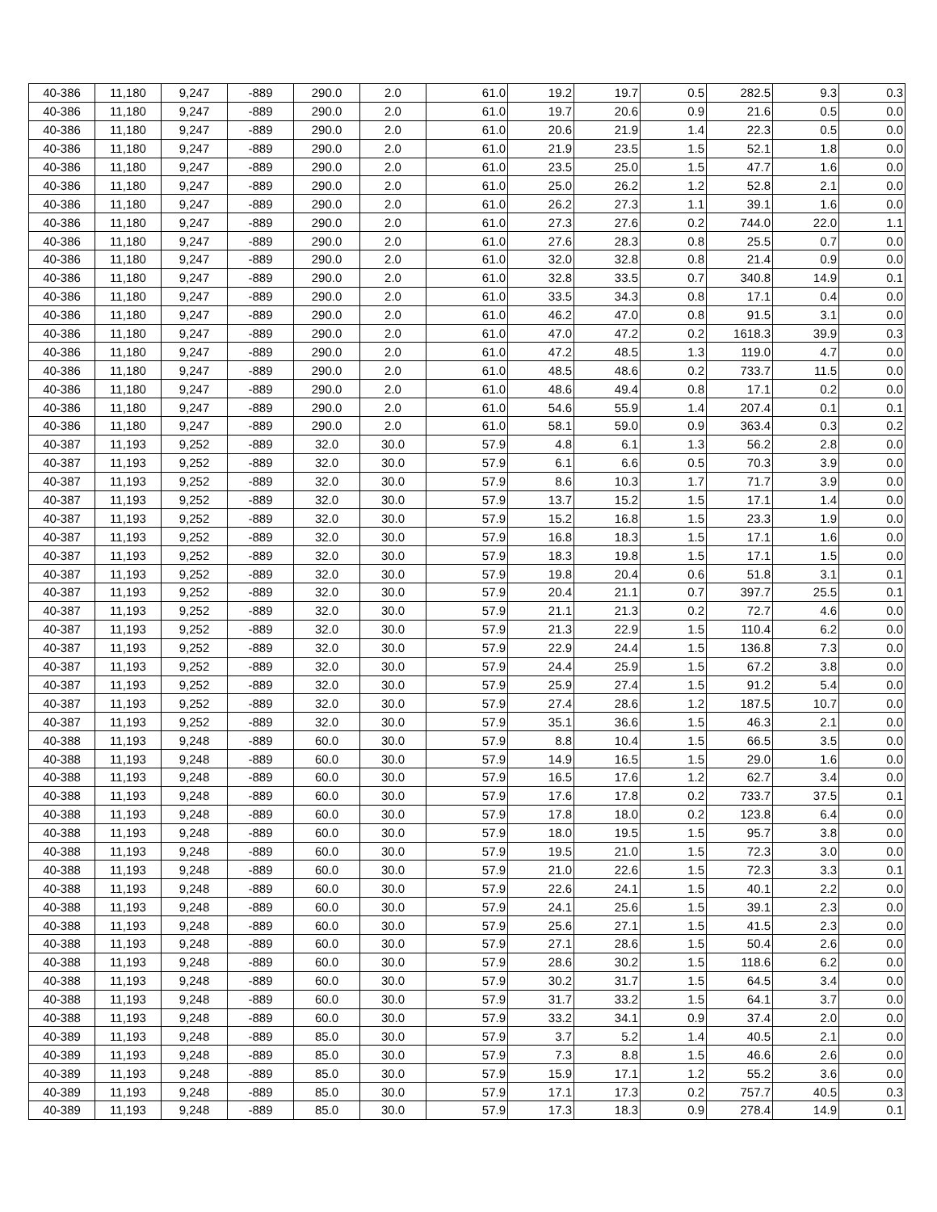| 40-386 | 11,180 | 9,247 | -889 | 290.0 | 2.0 | 61.0 | 19.2 | 19.7 | 0.5 | 282.5 | 9.3 | 0.3 |
| 40-386 | 11,180 | 9,247 | -889 | 290.0 | 2.0 | 61.0 | 19.7 | 20.6 | 0.9 | 21.6 | 0.5 | 0.0 |
| 40-386 | 11,180 | 9,247 | -889 | 290.0 | 2.0 | 61.0 | 20.6 | 21.9 | 1.4 | 22.3 | 0.5 | 0.0 |
| 40-386 | 11,180 | 9,247 | -889 | 290.0 | 2.0 | 61.0 | 21.9 | 23.5 | 1.5 | 52.1 | 1.8 | 0.0 |
| 40-386 | 11,180 | 9,247 | -889 | 290.0 | 2.0 | 61.0 | 23.5 | 25.0 | 1.5 | 47.7 | 1.6 | 0.0 |
| 40-386 | 11,180 | 9,247 | -889 | 290.0 | 2.0 | 61.0 | 25.0 | 26.2 | 1.2 | 52.8 | 2.1 | 0.0 |
| 40-386 | 11,180 | 9,247 | -889 | 290.0 | 2.0 | 61.0 | 26.2 | 27.3 | 1.1 | 39.1 | 1.6 | 0.0 |
| 40-386 | 11,180 | 9,247 | -889 | 290.0 | 2.0 | 61.0 | 27.3 | 27.6 | 0.2 | 744.0 | 22.0 | 1.1 |
| 40-386 | 11,180 | 9,247 | -889 | 290.0 | 2.0 | 61.0 | 27.6 | 28.3 | 0.8 | 25.5 | 0.7 | 0.0 |
| 40-386 | 11,180 | 9,247 | -889 | 290.0 | 2.0 | 61.0 | 32.0 | 32.8 | 0.8 | 21.4 | 0.9 | 0.0 |
| 40-386 | 11,180 | 9,247 | -889 | 290.0 | 2.0 | 61.0 | 32.8 | 33.5 | 0.7 | 340.8 | 14.9 | 0.1 |
| 40-386 | 11,180 | 9,247 | -889 | 290.0 | 2.0 | 61.0 | 33.5 | 34.3 | 0.8 | 17.1 | 0.4 | 0.0 |
| 40-386 | 11,180 | 9,247 | -889 | 290.0 | 2.0 | 61.0 | 46.2 | 47.0 | 0.8 | 91.5 | 3.1 | 0.0 |
| 40-386 | 11,180 | 9,247 | -889 | 290.0 | 2.0 | 61.0 | 47.0 | 47.2 | 0.2 | 1618.3 | 39.9 | 0.3 |
| 40-386 | 11,180 | 9,247 | -889 | 290.0 | 2.0 | 61.0 | 47.2 | 48.5 | 1.3 | 119.0 | 4.7 | 0.0 |
| 40-386 | 11,180 | 9,247 | -889 | 290.0 | 2.0 | 61.0 | 48.5 | 48.6 | 0.2 | 733.7 | 11.5 | 0.0 |
| 40-386 | 11,180 | 9,247 | -889 | 290.0 | 2.0 | 61.0 | 48.6 | 49.4 | 0.8 | 17.1 | 0.2 | 0.0 |
| 40-386 | 11,180 | 9,247 | -889 | 290.0 | 2.0 | 61.0 | 54.6 | 55.9 | 1.4 | 207.4 | 0.1 | 0.1 |
| 40-386 | 11,180 | 9,247 | -889 | 290.0 | 2.0 | 61.0 | 58.1 | 59.0 | 0.9 | 363.4 | 0.3 | 0.2 |
| 40-387 | 11,193 | 9,252 | -889 | 32.0 | 30.0 | 57.9 | 4.8 | 6.1 | 1.3 | 56.2 | 2.8 | 0.0 |
| 40-387 | 11,193 | 9,252 | -889 | 32.0 | 30.0 | 57.9 | 6.1 | 6.6 | 0.5 | 70.3 | 3.9 | 0.0 |
| 40-387 | 11,193 | 9,252 | -889 | 32.0 | 30.0 | 57.9 | 8.6 | 10.3 | 1.7 | 71.7 | 3.9 | 0.0 |
| 40-387 | 11,193 | 9,252 | -889 | 32.0 | 30.0 | 57.9 | 13.7 | 15.2 | 1.5 | 17.1 | 1.4 | 0.0 |
| 40-387 | 11,193 | 9,252 | -889 | 32.0 | 30.0 | 57.9 | 15.2 | 16.8 | 1.5 | 23.3 | 1.9 | 0.0 |
| 40-387 | 11,193 | 9,252 | -889 | 32.0 | 30.0 | 57.9 | 16.8 | 18.3 | 1.5 | 17.1 | 1.6 | 0.0 |
| 40-387 | 11,193 | 9,252 | -889 | 32.0 | 30.0 | 57.9 | 18.3 | 19.8 | 1.5 | 17.1 | 1.5 | 0.0 |
| 40-387 | 11,193 | 9,252 | -889 | 32.0 | 30.0 | 57.9 | 19.8 | 20.4 | 0.6 | 51.8 | 3.1 | 0.1 |
| 40-387 | 11,193 | 9,252 | -889 | 32.0 | 30.0 | 57.9 | 20.4 | 21.1 | 0.7 | 397.7 | 25.5 | 0.1 |
| 40-387 | 11,193 | 9,252 | -889 | 32.0 | 30.0 | 57.9 | 21.1 | 21.3 | 0.2 | 72.7 | 4.6 | 0.0 |
| 40-387 | 11,193 | 9,252 | -889 | 32.0 | 30.0 | 57.9 | 21.3 | 22.9 | 1.5 | 110.4 | 6.2 | 0.0 |
| 40-387 | 11,193 | 9,252 | -889 | 32.0 | 30.0 | 57.9 | 22.9 | 24.4 | 1.5 | 136.8 | 7.3 | 0.0 |
| 40-387 | 11,193 | 9,252 | -889 | 32.0 | 30.0 | 57.9 | 24.4 | 25.9 | 1.5 | 67.2 | 3.8 | 0.0 |
| 40-387 | 11,193 | 9,252 | -889 | 32.0 | 30.0 | 57.9 | 25.9 | 27.4 | 1.5 | 91.2 | 5.4 | 0.0 |
| 40-387 | 11,193 | 9,252 | -889 | 32.0 | 30.0 | 57.9 | 27.4 | 28.6 | 1.2 | 187.5 | 10.7 | 0.0 |
| 40-387 | 11,193 | 9,252 | -889 | 32.0 | 30.0 | 57.9 | 35.1 | 36.6 | 1.5 | 46.3 | 2.1 | 0.0 |
| 40-388 | 11,193 | 9,248 | -889 | 60.0 | 30.0 | 57.9 | 8.8 | 10.4 | 1.5 | 66.5 | 3.5 | 0.0 |
| 40-388 | 11,193 | 9,248 | -889 | 60.0 | 30.0 | 57.9 | 14.9 | 16.5 | 1.5 | 29.0 | 1.6 | 0.0 |
| 40-388 | 11,193 | 9,248 | -889 | 60.0 | 30.0 | 57.9 | 16.5 | 17.6 | 1.2 | 62.7 | 3.4 | 0.0 |
| 40-388 | 11,193 | 9,248 | -889 | 60.0 | 30.0 | 57.9 | 17.6 | 17.8 | 0.2 | 733.7 | 37.5 | 0.1 |
| 40-388 | 11,193 | 9,248 | -889 | 60.0 | 30.0 | 57.9 | 17.8 | 18.0 | 0.2 | 123.8 | 6.4 | 0.0 |
| 40-388 | 11,193 | 9,248 | -889 | 60.0 | 30.0 | 57.9 | 18.0 | 19.5 | 1.5 | 95.7 | 3.8 | 0.0 |
| 40-388 | 11,193 | 9,248 | -889 | 60.0 | 30.0 | 57.9 | 19.5 | 21.0 | 1.5 | 72.3 | 3.0 | 0.0 |
| 40-388 | 11,193 | 9,248 | -889 | 60.0 | 30.0 | 57.9 | 21.0 | 22.6 | 1.5 | 72.3 | 3.3 | 0.1 |
| 40-388 | 11,193 | 9,248 | -889 | 60.0 | 30.0 | 57.9 | 22.6 | 24.1 | 1.5 | 40.1 | 2.2 | 0.0 |
| 40-388 | 11,193 | 9,248 | -889 | 60.0 | 30.0 | 57.9 | 24.1 | 25.6 | 1.5 | 39.1 | 2.3 | 0.0 |
| 40-388 | 11,193 | 9,248 | -889 | 60.0 | 30.0 | 57.9 | 25.6 | 27.1 | 1.5 | 41.5 | 2.3 | 0.0 |
| 40-388 | 11,193 | 9,248 | -889 | 60.0 | 30.0 | 57.9 | 27.1 | 28.6 | 1.5 | 50.4 | 2.6 | 0.0 |
| 40-388 | 11,193 | 9,248 | -889 | 60.0 | 30.0 | 57.9 | 28.6 | 30.2 | 1.5 | 118.6 | 6.2 | 0.0 |
| 40-388 | 11,193 | 9,248 | -889 | 60.0 | 30.0 | 57.9 | 30.2 | 31.7 | 1.5 | 64.5 | 3.4 | 0.0 |
| 40-388 | 11,193 | 9,248 | -889 | 60.0 | 30.0 | 57.9 | 31.7 | 33.2 | 1.5 | 64.1 | 3.7 | 0.0 |
| 40-388 | 11,193 | 9,248 | -889 | 60.0 | 30.0 | 57.9 | 33.2 | 34.1 | 0.9 | 37.4 | 2.0 | 0.0 |
| 40-389 | 11,193 | 9,248 | -889 | 85.0 | 30.0 | 57.9 | 3.7 | 5.2 | 1.4 | 40.5 | 2.1 | 0.0 |
| 40-389 | 11,193 | 9,248 | -889 | 85.0 | 30.0 | 57.9 | 7.3 | 8.8 | 1.5 | 46.6 | 2.6 | 0.0 |
| 40-389 | 11,193 | 9,248 | -889 | 85.0 | 30.0 | 57.9 | 15.9 | 17.1 | 1.2 | 55.2 | 3.6 | 0.0 |
| 40-389 | 11,193 | 9,248 | -889 | 85.0 | 30.0 | 57.9 | 17.1 | 17.3 | 0.2 | 757.7 | 40.5 | 0.3 |
| 40-389 | 11,193 | 9,248 | -889 | 85.0 | 30.0 | 57.9 | 17.3 | 18.3 | 0.9 | 278.4 | 14.9 | 0.1 |